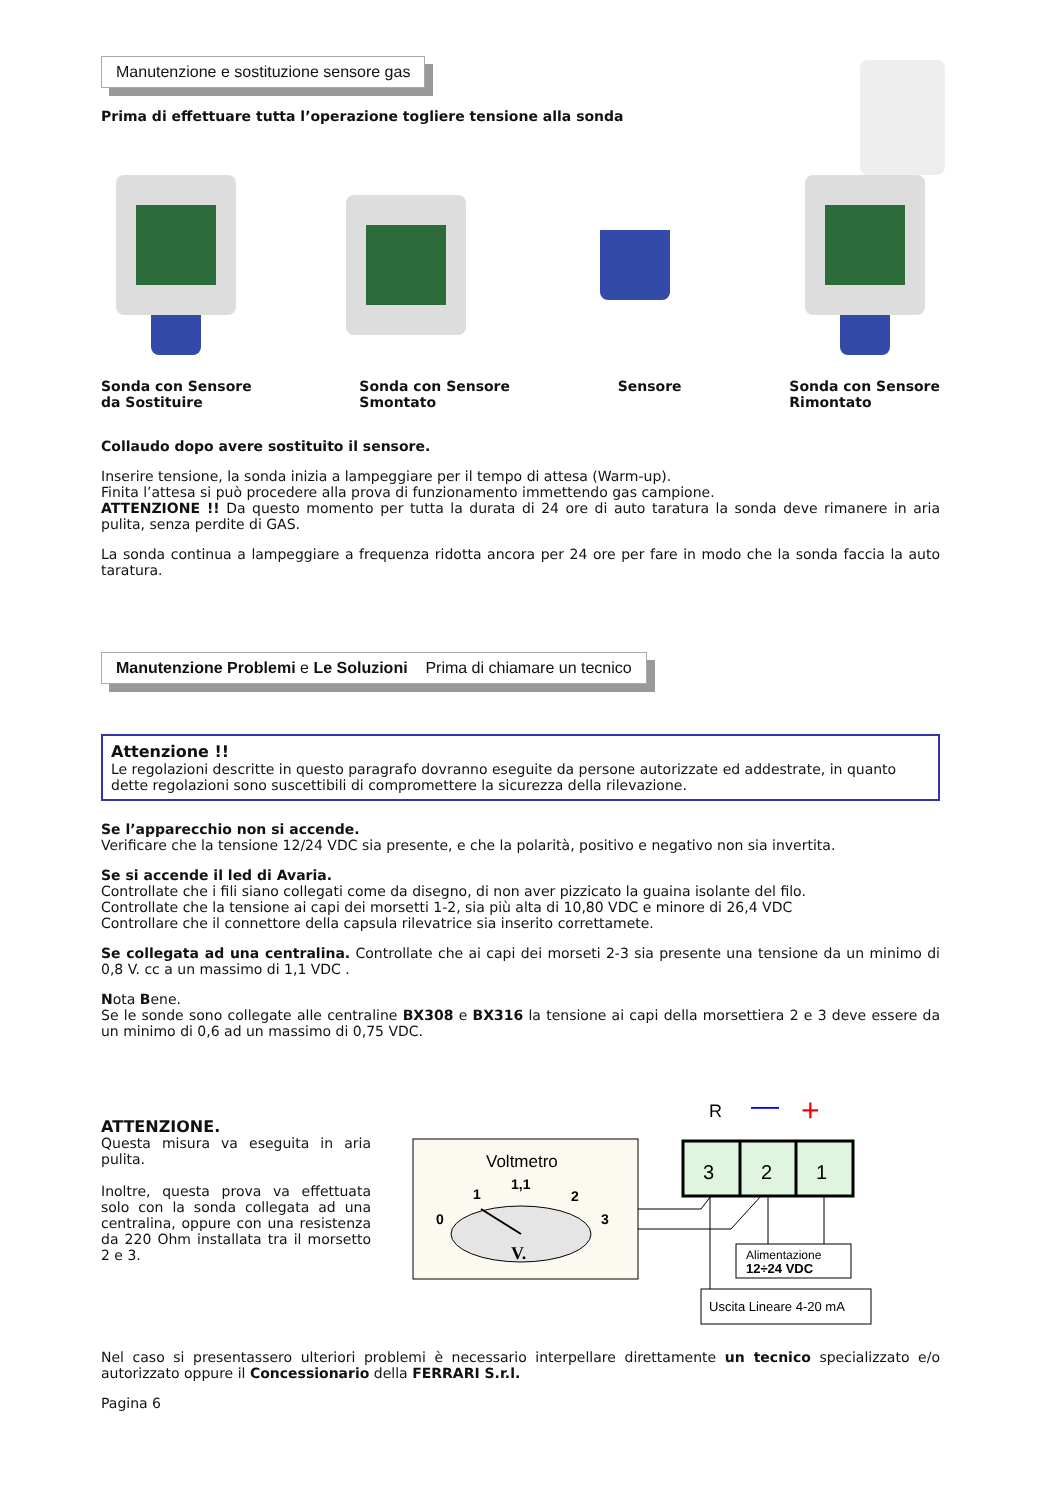Manutenzione e sostituzione sensore gas
Prima di effettuare tutta l’operazione togliere tensione alla sonda
Sonda con Sensore
da Sostituire
Sonda con Sensore
Smontato
Sensore Sonda con Sensore
Rimontato
Collaudo dopo avere sostituito il sensore.
Inserire tensione, la sonda inizia a lampeggiare per il tempo di attesa (Warm-up).
Finita l’attesa si può procedere alla prova di funzionamento immettendo gas campione.
ATTENZIONE !! Da questo momento per tutta la durata di 24 ore di auto taratura la sonda deve rimanere in aria pulita, senza perdite di GAS.
La sonda continua a lampeggiare a frequenza ridotta ancora per 24 ore per fare in modo che la sonda faccia la auto taratura.
Manutenzione Problemi e Le Soluzioni Prima di chiamare un tecnico
Attenzione !!
Le regolazioni descritte in questo paragrafo dovranno eseguite da persone autorizzate ed addestrate, in quanto dette regolazioni sono suscettibili di compromettere la sicurezza della rilevazione.
Se l’apparecchio non si accende.
Verificare che la tensione 12/24 VDC sia presente, e che la polarità, positivo e negativo non sia invertita.
Se si accende il led di Avaria.
Controllate che i fili siano collegati come da disegno, di non aver pizzicato la guaina isolante del filo.
Controllate che la tensione ai capi dei morsetti 1-2, sia più alta di 10,80 VDC e minore di 26,4 VDC
Controllare che il connettore della capsula rilevatrice sia inserito correttamete.
Se collegata ad una centralina. Controllate che ai capi dei morseti 2-3 sia presente una tensione da un minimo di 0,8 V. cc a un massimo di 1,1 VDC .
Nota Bene.
Se le sonde sono collegate alle centraline BX308 e BX316 la tensione ai capi della morsettiera 2 e 3 deve essere da un minimo di 0,6 ad un massimo di 0,75 VDC.
ATTENZIONE.
Questa misura va eseguita in aria pulita.
Inoltre, questa prova va effettuata solo con la sonda collegata ad una centralina, oppure con una resistenza da 220 Ohm installata tra il morsetto 2 e 3.
R
—
+
Voltmetro
0
1
1,1
2
3
V.
3
2
1
Alimentazione
12÷24 VDC
Uscita Lineare 4-20 mA
Nel caso si presentassero ulteriori problemi è necessario interpellare direttamente un tecnico specializzato e/o autorizzato oppure il Concessionario della FERRARI S.r.l.
Pagina 6